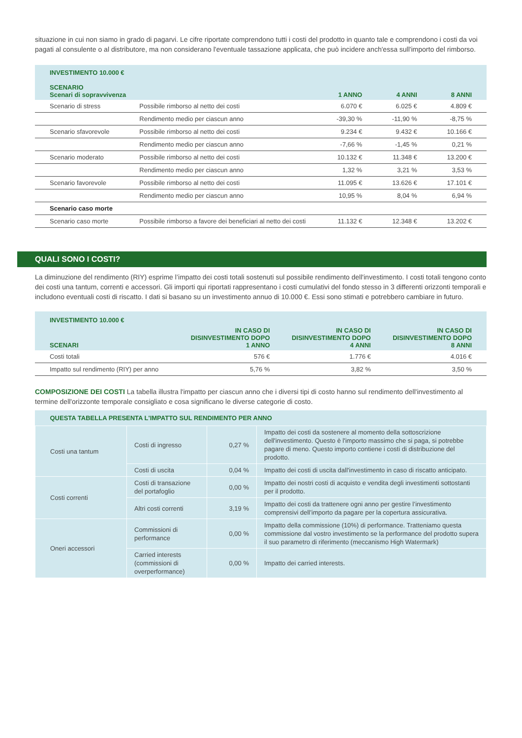situazione in cui non siamo in grado di pagarvi. Le cifre riportate comprendono tutti i costi del prodotto in quanto tale e comprendono i costi da voi pagati al consulente o al distributore, ma non considerano l'eventuale tassazione applicata, che può incidere anch'essa sull'importo del rimborso.
| INVESTIMENTO 10.000 € SCENARIO Scenari di sopravvivenza | | 1 ANNO | 4 ANNI | 8 ANNI |
| --- | --- | --- | --- | --- |
| Scenario di stress | Possibile rimborso al netto dei costi | 6.070 € | 6.025 € | 4.809 € |
| | Rendimento medio per ciascun anno | -39,30 % | -11,90 % | -8,75 % |
| Scenario sfavorevole | Possibile rimborso al netto dei costi | 9.234 € | 9.432 € | 10.166 € |
| | Rendimento medio per ciascun anno | -7,66 % | -1,45 % | 0,21 % |
| Scenario moderato | Possibile rimborso al netto dei costi | 10.132 € | 11.348 € | 13.200 € |
| | Rendimento medio per ciascun anno | 1,32 % | 3,21 % | 3,53 % |
| Scenario favorevole | Possibile rimborso al netto dei costi | 11.095 € | 13.626 € | 17.101 € |
| | Rendimento medio per ciascun anno | 10,95 % | 8,04 % | 6,94 % |
| Scenario caso morte | | | | |
| Scenario caso morte | Possibile rimborso a favore dei beneficiari al netto dei costi | 11.132 € | 12.348 € | 13.202 € |
QUALI SONO I COSTI?
La diminuzione del rendimento (RIY) esprime l’impatto dei costi totali sostenuti sul possibile rendimento dell'investimento. I costi totali tengono conto dei costi una tantum, correnti e accessori. Gli importi qui riportati rappresentano i costi cumulativi del fondo stesso in 3 differenti orizzonti temporali e includono eventuali costi di riscatto. I dati si basano su un investimento annuo di 10.000 €. Essi sono stimati e potrebbero cambiare in futuro.
| INVESTIMENTO 10.000 € | | | |
| --- | --- | --- | --- |
| SCENARI | IN CASO DI DISINVESTIMENTO DOPO 1 ANNO | IN CASO DI DISINVESTIMENTO DOPO 4 ANNI | IN CASO DI DISINVESTIMENTO DOPO 8 ANNI |
| Costi totali | 576 € | 1.776 € | 4.016 € |
| Impatto sul rendimento (RIY) per anno | 5,76 % | 3,82 % | 3,50 % |
COMPOSIZIONE DEI COSTI La tabella illustra l'impatto per ciascun anno che i diversi tipi di costo hanno sul rendimento dell'investimento al termine dell'orizzonte temporale consigliato e cosa significano le diverse categorie di costo.
| QUESTA TABELLA PRESENTA L'IMPATTO SUL RENDIMENTO PER ANNO | | | |
| --- | --- | --- | --- |
| Costi una tantum | Costi di ingresso | 0,27 % | Impatto dei costi da sostenere al momento della sottoscrizione dell'investimento. Questo è l'importo massimo che si paga, si potrebbe pagare di meno. Questo importo contiene i costi di distribuzione del prodotto. |
| | Costi di uscita | 0,04 % | Impatto dei costi di uscita dall'investimento in caso di riscatto anticipato. |
| Costi correnti | Costi di transazione del portafoglio | 0,00 % | Impatto dei nostri costi di acquisto e vendita degli investimenti sottostanti per il prodotto. |
| | Altri costi correnti | 3,19 % | Impatto dei costi da trattenere ogni anno per gestire l’investimento comprensivi dell’importo da pagare per la copertura assicurativa. |
| Oneri accessori | Commissioni di performance | 0,00 % | Impatto della commissione (10%) di performance. Tratteniamo questa commissione dal vostro investimento se la performance del prodotto supera il suo parametro di riferimento (meccanismo High Watermark) |
| | Carried interests (commissioni di overperformance) | 0,00 % | Impatto dei carried interests. |